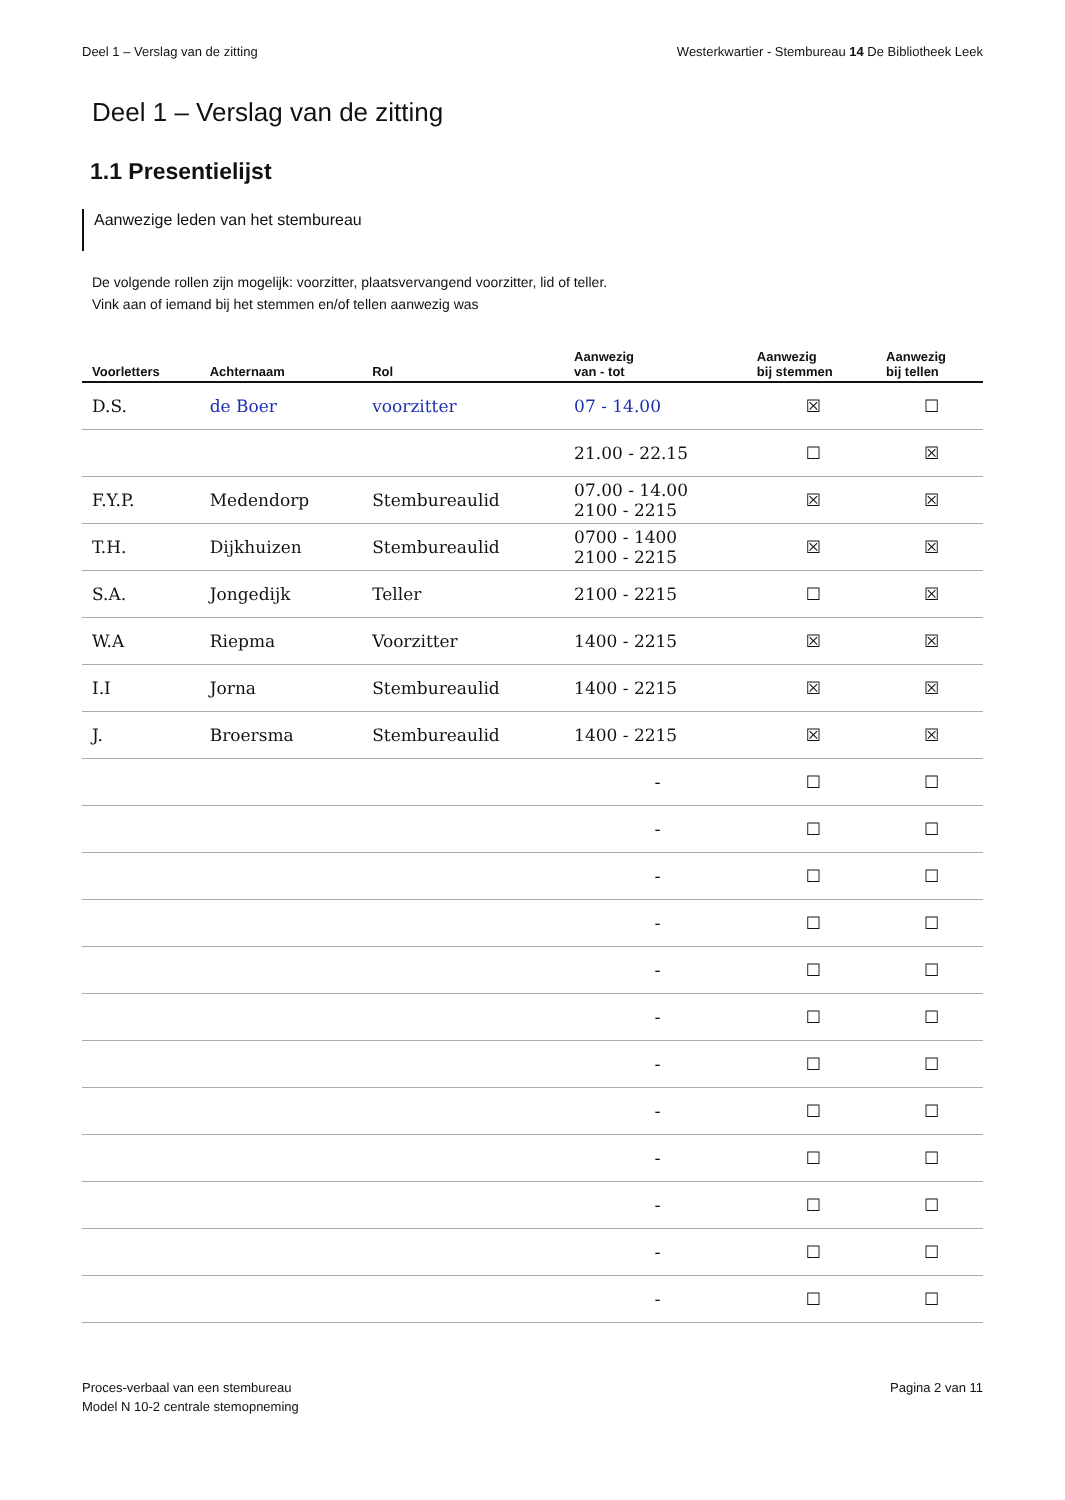Deel 1 – Verslag van de zitting Westerkwartier - Stembureau 14 De Bibliotheek Leek
Deel 1 – Verslag van de zitting
1.1 Presentielijst
Aanwezige leden van het stembureau
De volgende rollen zijn mogelijk: voorzitter, plaatsvervangend voorzitter, lid of teller.
Vink aan of iemand bij het stemmen en/of tellen aanwezig was
| Voorletters | Achternaam | Rol | Aanwezig van - tot | Aanwezig bij stemmen | Aanwezig bij tellen |
| --- | --- | --- | --- | --- | --- |
| D.S. | de Boer | voorzitter | 07 - 14.00 | ☒ | ☐ |
| | | | 21.00 - 22.15 | ☐ | ☒ |
| F.Y.P. | Medendorp | Stembureaulid | 07.00 - 14.00 2100 - 2215 | ☒ | ☒ |
| T.H. | Dijkhuizen | Stembureaulid | 0700 - 1400 2100 - 2215 | ☒ | ☒ |
| S.A. | Jongedijk | Teller | 2100 - 2215 | ☐ | ☒ |
| W.A | Riepma | Voorzitter | 1400 - 2215 | ☒ | ☒ |
| I.I | Jorna | Stembureaulid | 1400 - 2215 | ☒ | ☒ |
| J. | Broersma | Stembureaulid | 1400 - 2215 | ☒ | ☒ |
| | | | - | ☐ | ☐ |
| | | | - | ☐ | ☐ |
| | | | - | ☐ | ☐ |
| | | | - | ☐ | ☐ |
| | | | - | ☐ | ☐ |
| | | | - | ☐ | ☐ |
| | | | - | ☐ | ☐ |
| | | | - | ☐ | ☐ |
| | | | - | ☐ | ☐ |
| | | | - | ☐ | ☐ |
| | | | - | ☐ | ☐ |
| | | | - | ☐ | ☐ |
Proces-verbaal van een stembureau
Model N 10-2 centrale stemopneming Pagina 2 van 11